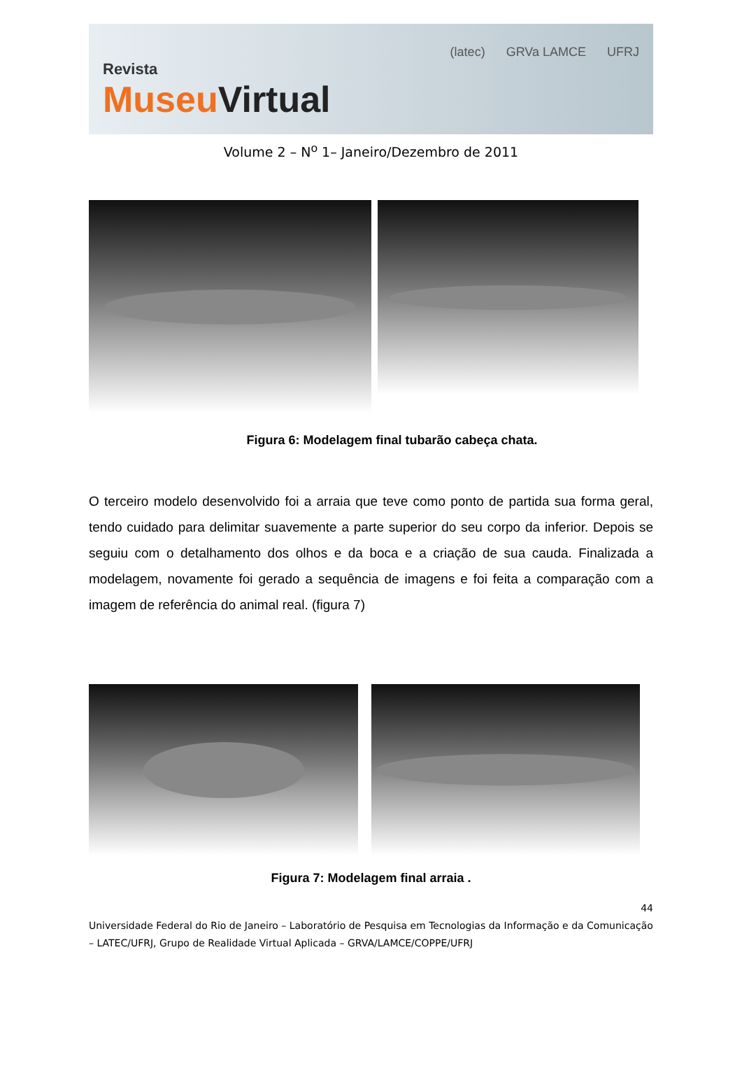Revista
Museu Virtual
(latec) GRVa LAMCE UFRJ
Volume 2 – N<sup>o</sup> 1– Janeiro/Dezembro de 2011
Figura 6: Modelagem final tubarão cabeça chata.
O terceiro modelo desenvolvido foi a arraia que teve como ponto de partida sua forma geral, tendo cuidado para delimitar suavemente a parte superior do seu corpo da inferior. Depois se seguiu com o detalhamento dos olhos e da boca e a criação de sua cauda. Finalizada a modelagem, novamente foi gerado a sequência de imagens e foi feita a comparação com a imagem de referência do animal real. (figura 7)
Figura 7: Modelagem final arraia .
44
Universidade Federal do Rio de Janeiro – Laboratório de Pesquisa em Tecnologias da Informação e da Comunicação – LATEC/UFRJ, Grupo de Realidade Virtual Aplicada – GRVA/LAMCE/COPPE/UFRJ